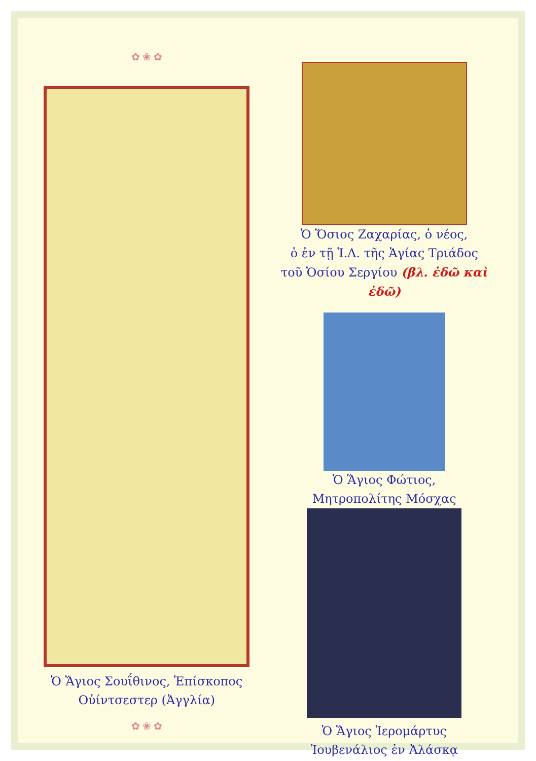✿ ❀ ✿
Ὁ Ἅγιος Σουΐθινος, Ἐπίσκοπος
Οὐίντσεστερ (Ἀγγλία)
✿ ❀ ✿
Ὁ Ὅσιος Ζαχαρίας, ὁ νέος,
ὁ ἐν τῇ Ἱ.Λ. τῆς Ἁγίας Τριάδος
τοῦ Ὁσίου Σεργίου (βλ. ἐδῶ καὶ ἐδῶ)
Ὁ Ἅγιος Φώτιος,
Μητροπολίτης Μόσχας
Ὁ Ἅγιος Ἱερομάρτυς
Ἰουβενάλιος ἐν Ἀλάσκᾳ